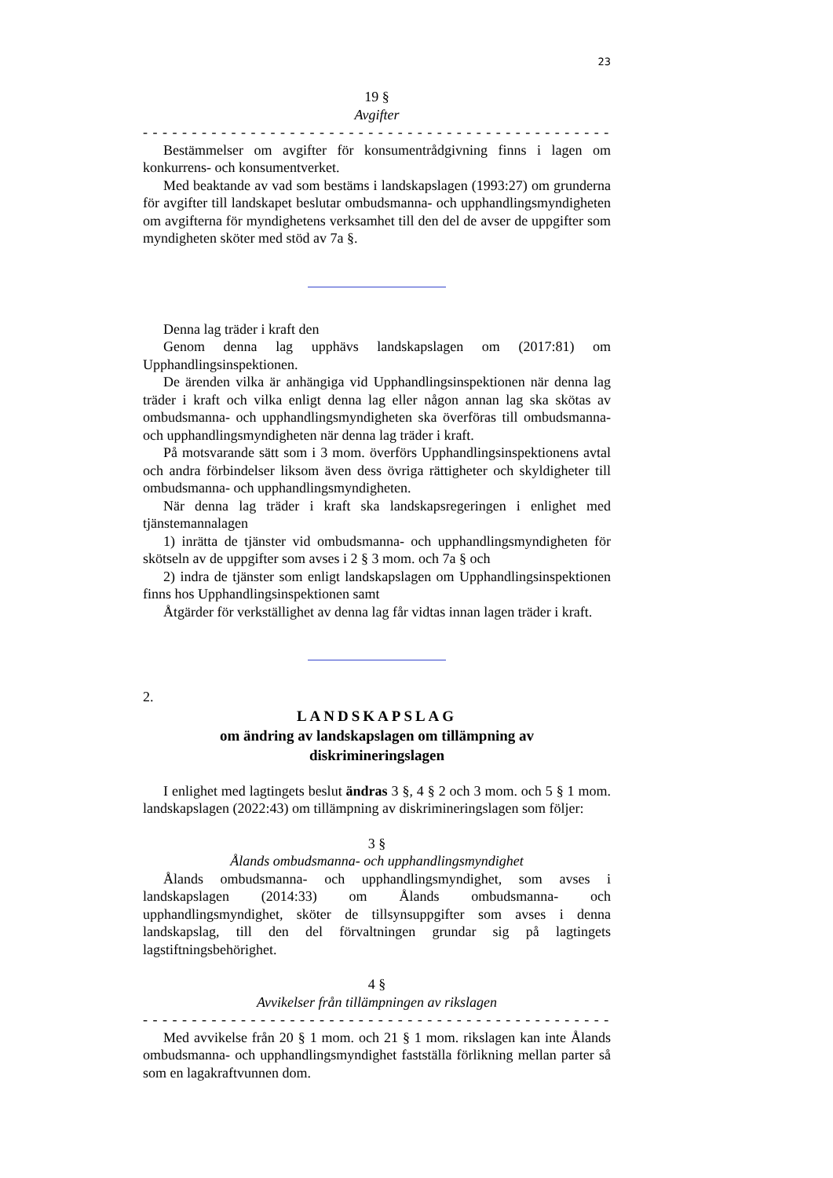23
19 §
Avgifter
- - - - - - - - - - - - - - - - - - - - - - - - - - - - - - - - - - - - - - - - - - - - - - - - -
Bestämmelser om avgifter för konsumentrådgivning finns i lagen om konkurrens- och konsumentverket.
Med beaktande av vad som bestäms i landskapslagen (1993:27) om grunderna för avgifter till landskapet beslutar ombudsmanna- och upphandlingsmyndigheten om avgifterna för myndighetens verksamhet till den del de avser de uppgifter som myndigheten sköter med stöd av 7a §.
Denna lag träder i kraft den
Genom denna lag upphävs landskapslagen om (2017:81) om Upphandlingsinspektionen.
De ärenden vilka är anhängiga vid Upphandlingsinspektionen när denna lag träder i kraft och vilka enligt denna lag eller någon annan lag ska skötas av ombudsmanna- och upphandlingsmyndigheten ska överföras till ombudsmanna- och upphandlingsmyndigheten när denna lag träder i kraft.
På motsvarande sätt som i 3 mom. överförs Upphandlingsinspektionens avtal och andra förbindelser liksom även dess övriga rättigheter och skyldigheter till ombudsmanna- och upphandlingsmyndigheten.
När denna lag träder i kraft ska landskapsregeringen i enlighet med tjänstemannalagen
1) inrätta de tjänster vid ombudsmanna- och upphandlingsmyndigheten för skötseln av de uppgifter som avses i 2 § 3 mom. och 7a § och
2) indra de tjänster som enligt landskapslagen om Upphandlingsinspektionen finns hos Upphandlingsinspektionen samt
Åtgärder för verkställighet av denna lag får vidtas innan lagen träder i kraft.
2.
LANDSKAPSLAG
om ändring av landskapslagen om tillämpning av
diskrimineringslagen
I enlighet med lagtingets beslut ändras 3 §, 4 § 2 och 3 mom. och 5 § 1 mom. landskapslagen (2022:43) om tillämpning av diskrimineringslagen som följer:
3 §
Ålands ombudsmanna- och upphandlingsmyndighet
Ålands ombudsmanna- och upphandlingsmyndighet, som avses i landskapslagen (2014:33) om Ålands ombudsmanna- och upphandlingsmyndighet, sköter de tillsynsuppgifter som avses i denna landskapslag, till den del förvaltningen grundar sig på lagtingets lagstiftningsbehörighet.
4 §
Avvikelser från tillämpningen av rikslagen
- - - - - - - - - - - - - - - - - - - - - - - - - - - - - - - - - - - - - - - - - - - - - - - - -
Med avvikelse från 20 § 1 mom. och 21 § 1 mom. rikslagen kan inte Ålands ombudsmanna- och upphandlingsmyndighet fastställa förlikning mellan parter så som en lagakraftvunnen dom.